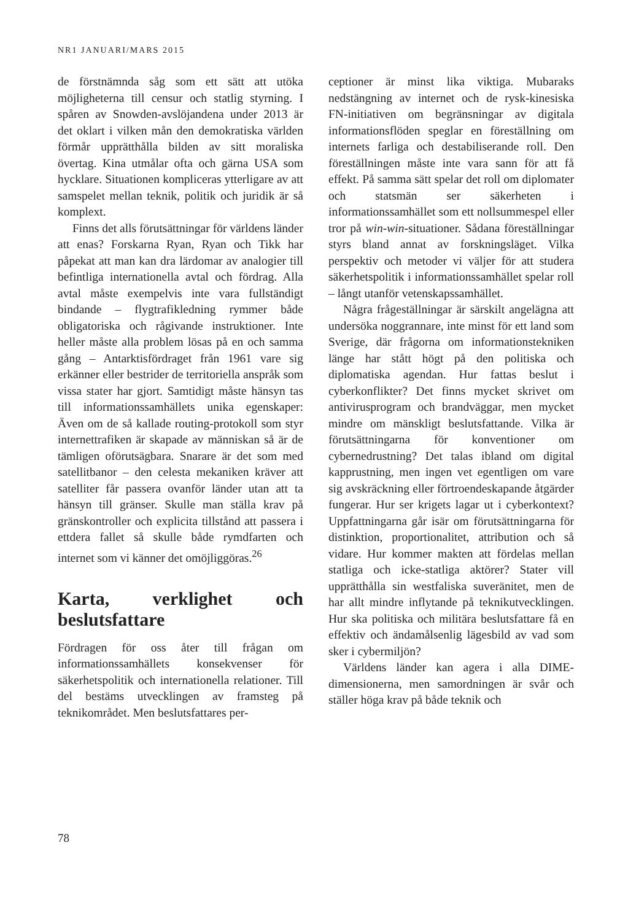NR1 JANUARI/MARS 2015
de förstnämnda såg som ett sätt att utöka möjligheterna till censur och statlig styrning. I spåren av Snowden-avslöjandena under 2013 är det oklart i vilken mån den demokratiska världen förmår upprätthålla bilden av sitt moraliska övertag. Kina utmålar ofta och gärna USA som hycklare. Situationen kompliceras ytterligare av att samspelet mellan teknik, politik och juridik är så komplext.
Finns det alls förutsättningar för världens länder att enas? Forskarna Ryan, Ryan och Tikk har påpekat att man kan dra lärdomar av analogier till befintliga internationella avtal och fördrag. Alla avtal måste exempelvis inte vara fullständigt bindande – flygtrafikledning rymmer både obligatoriska och rågivande instruktioner. Inte heller måste alla problem lösas på en och samma gång – Antarktisfördraget från 1961 vare sig erkänner eller bestrider de territoriella anspråk som vissa stater har gjort. Samtidigt måste hänsyn tas till informationssamhällets unika egenskaper: Även om de så kallade routing-protokoll som styr internettrafiken är skapade av människan så är de tämligen oförutsägbara. Snarare är det som med satellitbanor – den celesta mekaniken kräver att satelliter får passera ovanför länder utan att ta hänsyn till gränser. Skulle man ställa krav på gränskontroller och explicita tillstånd att passera i ettdera fallet så skulle både rymdfarten och internet som vi känner det omöjliggöras.<sup>26</sup>
Karta, verklighet och beslutsfattare
Fördragen för oss åter till frågan om informationssamhällets konsekvenser för säkerhetspolitik och internationella relationer. Till del bestäms utvecklingen av framsteg på teknikområdet. Men beslutsfattares per-
ceptioner är minst lika viktiga. Mubaraks nedstängning av internet och de rysk-kinesiska FN-initiativen om begränsningar av digitala informationsflöden speglar en föreställning om internets farliga och destabiliserande roll. Den föreställningen måste inte vara sann för att få effekt. På samma sätt spelar det roll om diplomater och statsmän ser säkerheten i informationssamhället som ett nollsummespel eller tror på win-win-situationer. Sådana föreställningar styrs bland annat av forskningsläget. Vilka perspektiv och metoder vi väljer för att studera säkerhetspolitik i informationssamhället spelar roll – långt utanför vetenskapssamhället.
Några frågeställningar är särskilt angelägna att undersöka noggrannare, inte minst för ett land som Sverige, där frågorna om informationstekniken länge har stått högt på den politiska och diplomatiska agendan. Hur fattas beslut i cyberkonflikter? Det finns mycket skrivet om antivirusprogram och brandväggar, men mycket mindre om mänskligt beslutsfattande. Vilka är förutsättningarna för konventioner om cybernedrustning? Det talas ibland om digital kapprustning, men ingen vet egentligen om vare sig avskräckning eller förtroendeskapande åtgärder fungerar. Hur ser krigets lagar ut i cyberkontext? Uppfattningarna går isär om förutsättningarna för distinktion, proportionalitet, attribution och så vidare. Hur kommer makten att fördelas mellan statliga och icke-statliga aktörer? Stater vill upprätthålla sin westfaliska suveränitet, men de har allt mindre inflytande på teknikutvecklingen. Hur ska politiska och militära beslutsfattare få en effektiv och ändamålsenlig lägesbild av vad som sker i cybermiljön?
Världens länder kan agera i alla DIME-dimensionerna, men samordningen är svår och ställer höga krav på både teknik och
78